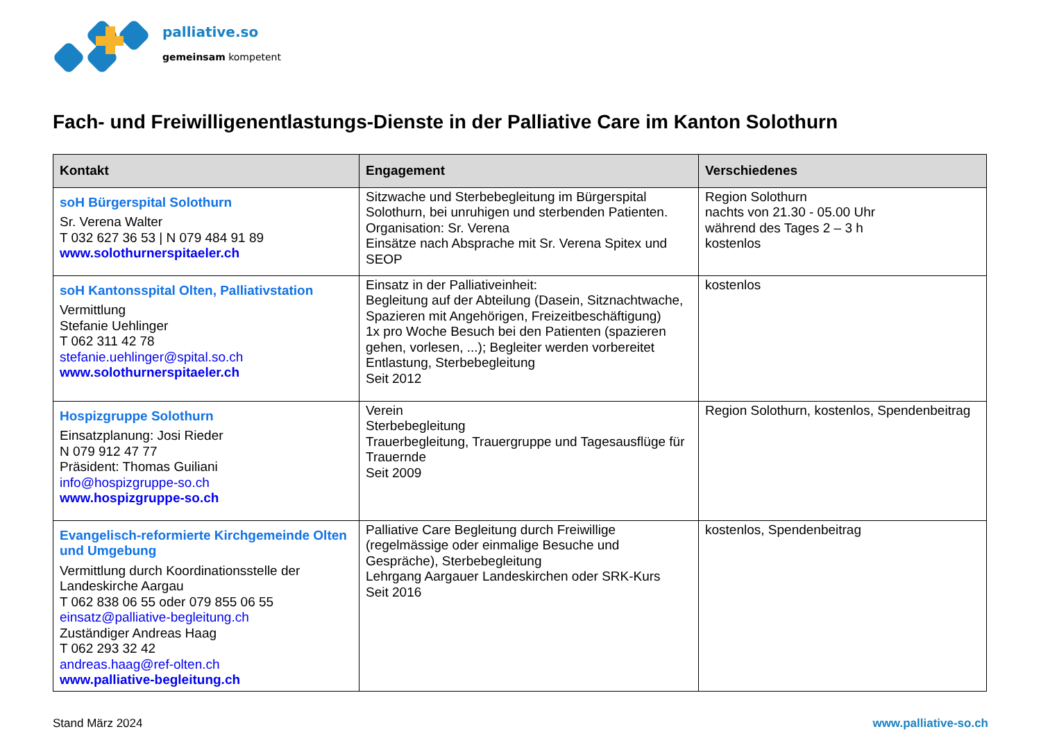palliative.so
gemeinsam kompetent
Fach- und Freiwilligenentlastungs-Dienste in der Palliative Care im Kanton Solothurn
| Kontakt | Engagement | Verschiedenes |
| --- | --- | --- |
| soH Bürgerspital Solothurn Sr. Verena Walter T 032 627 36 53 / N 079 484 91 89 www.solothurnerspitaeler.ch | Sitzwache und Sterbebegleitung im Bürgerspital Solothurn, bei unruhigen und sterbenden Patienten. Organisation: Sr. Verena Einsätze nach Absprache mit Sr. Verena Spitex und SEOP | Region Solothurn nachts von 21.30 - 05.00 Uhr während des Tages 2 – 3 h kostenlos |
| soH Kantonsspital Olten, Palliativstation Vermittlung Stefanie Uehlinger T 062 311 42 78 stefanie.uehlinger@spital.so.ch www.solothurnerspitaeler.ch | Einsatz in der Palliativeinheit: Begleitung auf der Abteilung (Dasein, Sitznachtwache, Spazieren mit Angehörigen, Freizeitbeschäftigung) 1x pro Woche Besuch bei den Patienten (spazieren gehen, vorlesen, ...); Begleiter werden vorbereitet Entlastung, Sterbebegleitung Seit 2012 | kostenlos |
| Hospizgruppe Solothurn Einsatzplanung: Josi Rieder N 079 912 47 77 Präsident: Thomas Guiliani info@hospizgruppe-so.ch www.hospizgruppe-so.ch | Verein Sterbebegleitung Trauerbegleitung, Trauergruppe und Tagesausflüge für Trauernde Seit 2009 | Region Solothurn, kostenlos, Spendenbeitrag |
| Evangelisch-reformierte Kirchgemeinde Olten und Umgebung Vermittlung durch Koordinationsstelle der Landeskirche Aargau T 062 838 06 55 oder 079 855 06 55 einsatz@palliative-begleitung.ch Zuständiger Andreas Haag T 062 293 32 42 andreas.haag@ref-olten.ch www.palliative-begleitung.ch | Palliative Care Begleitung durch Freiwillige (regelmässige oder einmalige Besuche und Gespräche), Sterbebegleitung Lehrgang Aargauer Landeskirchen oder SRK-Kurs Seit 2016 | kostenlos, Spendenbeitrag |
Stand März 2024 www.palliative-so.ch